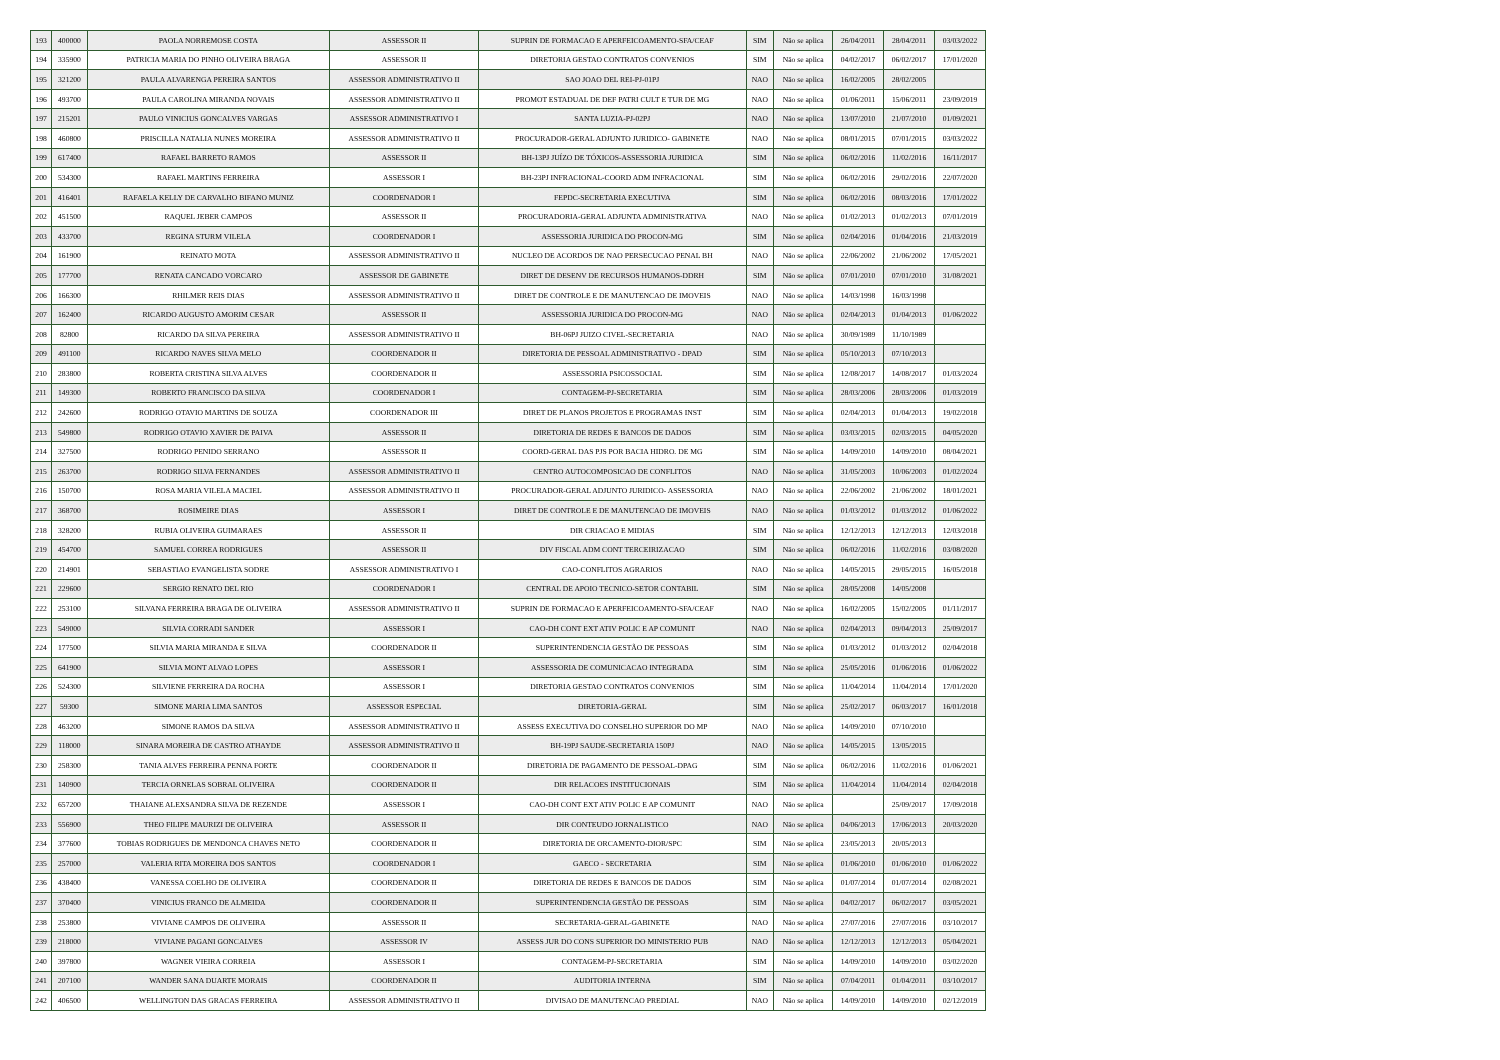| 193 | 400000 | PAOLA NORREMOSE COSTA | ASSESSOR II | SUPRIN DE FORMACAO E APERFEICOAMENTO-SFA/CEAF | SIM | Não se aplica | 26/04/2011 | 28/04/2011 | 03/03/2022 |
| 194 | 335900 | PATRICIA MARIA DO PINHO OLIVEIRA BRAGA | ASSESSOR II | DIRETORIA GESTAO CONTRATOS CONVENIOS | SIM | Não se aplica | 04/02/2017 | 06/02/2017 | 17/01/2020 |
| 195 | 321200 | PAULA ALVARENGA PEREIRA SANTOS | ASSESSOR ADMINISTRATIVO II | SAO JOAO DEL REI-PJ-01PJ | NAO | Não se aplica | 16/02/2005 | 28/02/2005 | |
| 196 | 493700 | PAULA CAROLINA MIRANDA NOVAIS | ASSESSOR ADMINISTRATIVO II | PROMOT ESTADUAL DE DEF PATRI CULT E TUR DE MG | NAO | Não se aplica | 01/06/2011 | 15/06/2011 | 23/09/2019 |
| 197 | 215201 | PAULO VINICIUS GONCALVES VARGAS | ASSESSOR ADMINISTRATIVO I | SANTA LUZIA-PJ-02PJ | NAO | Não se aplica | 13/07/2010 | 21/07/2010 | 01/09/2021 |
| 198 | 460800 | PRISCILLA NATALIA NUNES MOREIRA | ASSESSOR ADMINISTRATIVO II | PROCURADOR-GERAL ADJUNTO JURIDICO- GABINETE | NAO | Não se aplica | 08/01/2015 | 07/01/2015 | 03/03/2022 |
| 199 | 617400 | RAFAEL BARRETO RAMOS | ASSESSOR II | BH-13PJ JUÍZO DE TÓXICOS-ASSESSORIA JURIDICA | SIM | Não se aplica | 06/02/2016 | 11/02/2016 | 16/11/2017 |
| 200 | 534300 | RAFAEL MARTINS FERREIRA | ASSESSOR I | BH-23PJ INFRACIONAL-COORD ADM INFRACIONAL | SIM | Não se aplica | 06/02/2016 | 29/02/2016 | 22/07/2020 |
| 201 | 416401 | RAFAELA KELLY DE CARVALHO BIFANO MUNIZ | COORDENADOR I | FEPDC-SECRETARIA EXECUTIVA | SIM | Não se aplica | 06/02/2016 | 08/03/2016 | 17/01/2022 |
| 202 | 451500 | RAQUEL JEBER CAMPOS | ASSESSOR II | PROCURADORIA-GERAL ADJUNTA ADMINISTRATIVA | NAO | Não se aplica | 01/02/2013 | 01/02/2013 | 07/01/2019 |
| 203 | 433700 | REGINA STURM VILELA | COORDENADOR I | ASSESSORIA JURIDICA DO PROCON-MG | SIM | Não se aplica | 02/04/2016 | 01/04/2016 | 21/03/2019 |
| 204 | 161900 | REINATO MOTA | ASSESSOR ADMINISTRATIVO II | NUCLEO DE ACORDOS DE NAO PERSECUCAO PENAL BH | NAO | Não se aplica | 22/06/2002 | 21/06/2002 | 17/05/2021 |
| 205 | 177700 | RENATA CANCADO VORCARO | ASSESSOR DE GABINETE | DIRET DE DESENV DE RECURSOS HUMANOS-DDRH | SIM | Não se aplica | 07/01/2010 | 07/01/2010 | 31/08/2021 |
| 206 | 166300 | RHILMER REIS DIAS | ASSESSOR ADMINISTRATIVO II | DIRET DE CONTROLE E DE MANUTENCAO DE IMOVEIS | NAO | Não se aplica | 14/03/1998 | 16/03/1998 | |
| 207 | 162400 | RICARDO AUGUSTO AMORIM CESAR | ASSESSOR II | ASSESSORIA JURIDICA DO PROCON-MG | NAO | Não se aplica | 02/04/2013 | 01/04/2013 | 01/06/2022 |
| 208 | 82800 | RICARDO DA SILVA PEREIRA | ASSESSOR ADMINISTRATIVO II | BH-06PJ JUIZO CIVEL-SECRETARIA | NAO | Não se aplica | 30/09/1989 | 11/10/1989 | |
| 209 | 491100 | RICARDO NAVES SILVA MELO | COORDENADOR II | DIRETORIA DE PESSOAL ADMINISTRATIVO - DPAD | SIM | Não se aplica | 05/10/2013 | 07/10/2013 | |
| 210 | 283800 | ROBERTA CRISTINA SILVA ALVES | COORDENADOR II | ASSESSORIA PSICOSSOCIAL | SIM | Não se aplica | 12/08/2017 | 14/08/2017 | 01/03/2024 |
| 211 | 149300 | ROBERTO FRANCISCO DA SILVA | COORDENADOR I | CONTAGEM-PJ-SECRETARIA | SIM | Não se aplica | 28/03/2006 | 28/03/2006 | 01/03/2019 |
| 212 | 242600 | RODRIGO OTAVIO MARTINS DE SOUZA | COORDENADOR III | DIRET DE PLANOS PROJETOS E PROGRAMAS INST | SIM | Não se aplica | 02/04/2013 | 01/04/2013 | 19/02/2018 |
| 213 | 549800 | RODRIGO OTAVIO XAVIER DE PAIVA | ASSESSOR II | DIRETORIA DE REDES E BANCOS DE DADOS | SIM | Não se aplica | 03/03/2015 | 02/03/2015 | 04/05/2020 |
| 214 | 327500 | RODRIGO PENIDO SERRANO | ASSESSOR II | COORD-GERAL DAS PJS POR BACIA HIDRO. DE MG | SIM | Não se aplica | 14/09/2010 | 14/09/2010 | 08/04/2021 |
| 215 | 263700 | RODRIGO SILVA FERNANDES | ASSESSOR ADMINISTRATIVO II | CENTRO AUTOCOMPOSICAO DE CONFLITOS | NAO | Não se aplica | 31/05/2003 | 10/06/2003 | 01/02/2024 |
| 216 | 150700 | ROSA MARIA VILELA MACIEL | ASSESSOR ADMINISTRATIVO II | PROCURADOR-GERAL ADJUNTO JURIDICO- ASSESSORIA | NAO | Não se aplica | 22/06/2002 | 21/06/2002 | 18/01/2021 |
| 217 | 368700 | ROSIMEIRE DIAS | ASSESSOR I | DIRET DE CONTROLE E DE MANUTENCAO DE IMOVEIS | NAO | Não se aplica | 01/03/2012 | 01/03/2012 | 01/06/2022 |
| 218 | 328200 | RUBIA OLIVEIRA GUIMARAES | ASSESSOR II | DIR CRIACAO E MIDIAS | SIM | Não se aplica | 12/12/2013 | 12/12/2013 | 12/03/2018 |
| 219 | 454700 | SAMUEL CORREA RODRIGUES | ASSESSOR II | DIV FISCAL ADM CONT TERCEIRIZACAO | SIM | Não se aplica | 06/02/2016 | 11/02/2016 | 03/08/2020 |
| 220 | 214901 | SEBASTIAO EVANGELISTA SODRE | ASSESSOR ADMINISTRATIVO I | CAO-CONFLITOS AGRARIOS | NAO | Não se aplica | 14/05/2015 | 29/05/2015 | 16/05/2018 |
| 221 | 229600 | SERGIO RENATO DEL RIO | COORDENADOR I | CENTRAL DE APOIO TECNICO-SETOR CONTABIL | SIM | Não se aplica | 28/05/2008 | 14/05/2008 | |
| 222 | 253100 | SILVANA FERREIRA BRAGA DE OLIVEIRA | ASSESSOR ADMINISTRATIVO II | SUPRIN DE FORMACAO E APERFEICOAMENTO-SFA/CEAF | NAO | Não se aplica | 16/02/2005 | 15/02/2005 | 01/11/2017 |
| 223 | 549000 | SILVIA CORRADI SANDER | ASSESSOR I | CAO-DH CONT EXT ATIV POLIC E AP COMUNIT | NAO | Não se aplica | 02/04/2013 | 09/04/2013 | 25/09/2017 |
| 224 | 177500 | SILVIA MARIA MIRANDA E SILVA | COORDENADOR II | SUPERINTENDENCIA GESTÃO DE PESSOAS | SIM | Não se aplica | 01/03/2012 | 01/03/2012 | 02/04/2018 |
| 225 | 641900 | SILVIA MONT ALVAO LOPES | ASSESSOR I | ASSESSORIA DE COMUNICACAO INTEGRADA | SIM | Não se aplica | 25/05/2016 | 01/06/2016 | 01/06/2022 |
| 226 | 524300 | SILVIENE FERREIRA DA ROCHA | ASSESSOR I | DIRETORIA GESTAO CONTRATOS CONVENIOS | SIM | Não se aplica | 11/04/2014 | 11/04/2014 | 17/01/2020 |
| 227 | 59300 | SIMONE MARIA LIMA SANTOS | ASSESSOR ESPECIAL | DIRETORIA-GERAL | SIM | Não se aplica | 25/02/2017 | 06/03/2017 | 16/01/2018 |
| 228 | 463200 | SIMONE RAMOS DA SILVA | ASSESSOR ADMINISTRATIVO II | ASSESS EXECUTIVA DO CONSELHO SUPERIOR DO MP | NAO | Não se aplica | 14/09/2010 | 07/10/2010 | |
| 229 | 118000 | SINARA MOREIRA DE CASTRO ATHAYDE | ASSESSOR ADMINISTRATIVO II | BH-19PJ SAUDE-SECRETARIA 150PJ | NAO | Não se aplica | 14/05/2015 | 13/05/2015 | |
| 230 | 258300 | TANIA ALVES FERREIRA PENNA FORTE | COORDENADOR II | DIRETORIA DE PAGAMENTO DE PESSOAL-DPAG | SIM | Não se aplica | 06/02/2016 | 11/02/2016 | 01/06/2021 |
| 231 | 140900 | TERCIA ORNELAS SOBRAL OLIVEIRA | COORDENADOR II | DIR RELACOES INSTITUCIONAIS | SIM | Não se aplica | 11/04/2014 | 11/04/2014 | 02/04/2018 |
| 232 | 657200 | THAIANE ALEXSANDRA SILVA DE REZENDE | ASSESSOR I | CAO-DH CONT EXT ATIV POLIC E AP COMUNIT | NAO | Não se aplica | | 25/09/2017 | 17/09/2018 |
| 233 | 556900 | THEO FILIPE MAURIZI DE OLIVEIRA | ASSESSOR II | DIR CONTEUDO JORNALISTICO | NAO | Não se aplica | 04/06/2013 | 17/06/2013 | 20/03/2020 |
| 234 | 377600 | TOBIAS RODRIGUES DE MENDONCA CHAVES NETO | COORDENADOR II | DIRETORIA DE ORCAMENTO-DIOR/SPC | SIM | Não se aplica | 23/05/2013 | 20/05/2013 | |
| 235 | 257000 | VALERIA RITA MOREIRA DOS SANTOS | COORDENADOR I | GAECO - SECRETARIA | SIM | Não se aplica | 01/06/2010 | 01/06/2010 | 01/06/2022 |
| 236 | 438400 | VANESSA COELHO DE OLIVEIRA | COORDENADOR II | DIRETORIA DE REDES E BANCOS DE DADOS | SIM | Não se aplica | 01/07/2014 | 01/07/2014 | 02/08/2021 |
| 237 | 370400 | VINICIUS FRANCO DE ALMEIDA | COORDENADOR II | SUPERINTENDENCIA GESTÃO DE PESSOAS | SIM | Não se aplica | 04/02/2017 | 06/02/2017 | 03/05/2021 |
| 238 | 253800 | VIVIANE CAMPOS DE OLIVEIRA | ASSESSOR II | SECRETARIA-GERAL-GABINETE | NAO | Não se aplica | 27/07/2016 | 27/07/2016 | 03/10/2017 |
| 239 | 218000 | VIVIANE PAGANI GONCALVES | ASSESSOR IV | ASSESS JUR DO CONS SUPERIOR DO MINISTERIO PUB | NAO | Não se aplica | 12/12/2013 | 12/12/2013 | 05/04/2021 |
| 240 | 397800 | WAGNER VIEIRA CORREIA | ASSESSOR I | CONTAGEM-PJ-SECRETARIA | SIM | Não se aplica | 14/09/2010 | 14/09/2010 | 03/02/2020 |
| 241 | 207100 | WANDER SANA DUARTE MORAIS | COORDENADOR II | AUDITORIA INTERNA | SIM | Não se aplica | 07/04/2011 | 01/04/2011 | 03/10/2017 |
| 242 | 406500 | WELLINGTON DAS GRACAS FERREIRA | ASSESSOR ADMINISTRATIVO II | DIVISAO DE MANUTENCAO PREDIAL | NAO | Não se aplica | 14/09/2010 | 14/09/2010 | 02/12/2019 |